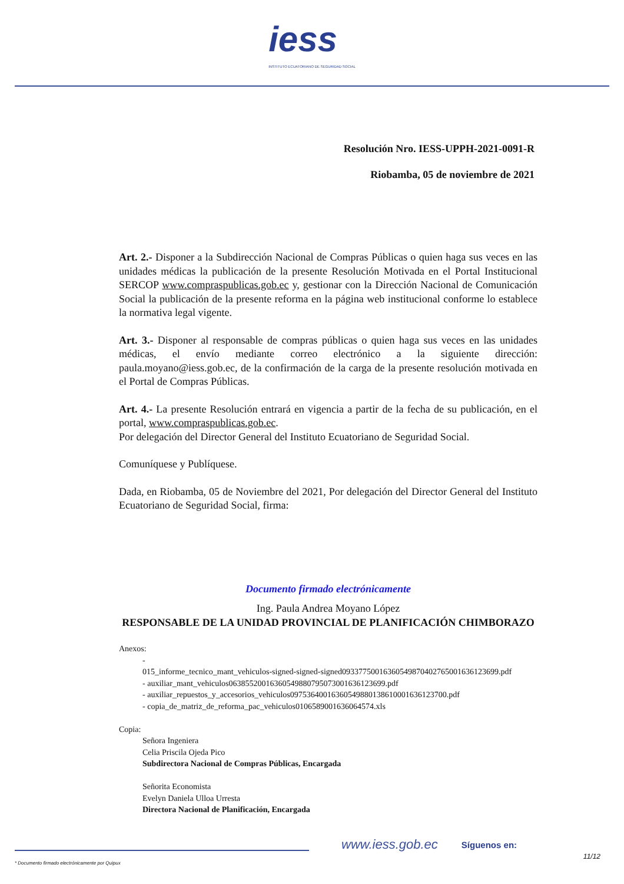iess
INSTITUTO ECUATORIANO DE SEGURIDAD SOCIAL
Resolución Nro. IESS-UPPH-2021-0091-R
Riobamba, 05 de noviembre de 2021
Art. 2.- Disponer a la Subdirección Nacional de Compras Públicas o quien haga sus veces en las unidades médicas la publicación de la presente Resolución Motivada en el Portal Institucional SERCOP www.compraspublicas.gob.ec y, gestionar con la Dirección Nacional de Comunicación Social la publicación de la presente reforma en la página web institucional conforme lo establece la normativa legal vigente.
Art. 3.- Disponer al responsable de compras públicas o quien haga sus veces en las unidades médicas, el envío mediante correo electrónico a la siguiente dirección: paula.moyano@iess.gob.ec, de la confirmación de la carga de la presente resolución motivada en el Portal de Compras Públicas.
Art. 4.- La presente Resolución entrará en vigencia a partir de la fecha de su publicación, en el portal, www.compraspublicas.gob.ec.
Por delegación del Director General del Instituto Ecuatoriano de Seguridad Social.
Comuníquese y Publíquese.
Dada, en Riobamba, 05 de Noviembre del 2021, Por delegación del Director General del Instituto Ecuatoriano de Seguridad Social, firma:
Documento firmado electrónicamente
Ing. Paula Andrea Moyano López
RESPONSABLE DE LA UNIDAD PROVINCIAL DE PLANIFICACIÓN CHIMBORAZO
Anexos:
-
015_informe_tecnico_mant_vehiculos-signed-signed-signed0933775001636054987040276500163612369­9.pdf
- auxiliar_mant_vehiculos0638552001636054988079507300163612369­9.pdf
- auxiliar_repuestos_y_accesorios_vehiculos0975364001636054988013861000163612370­0.pdf
- copia_de_matriz_de_reforma_pac_vehiculos0106589001636064574.xls
Copia:
Señora Ingeniera
Celia Priscila Ojeda Pico
Subdirectora Nacional de Compras Públicas, Encargada
Señorita Economista
Evelyn Daniela Ulloa Urresta
Directora Nacional de Planificación, Encargada
www.iess.gob.ec Síguenos en:
11/12
* Documento firmado electrónicamente por Quipux